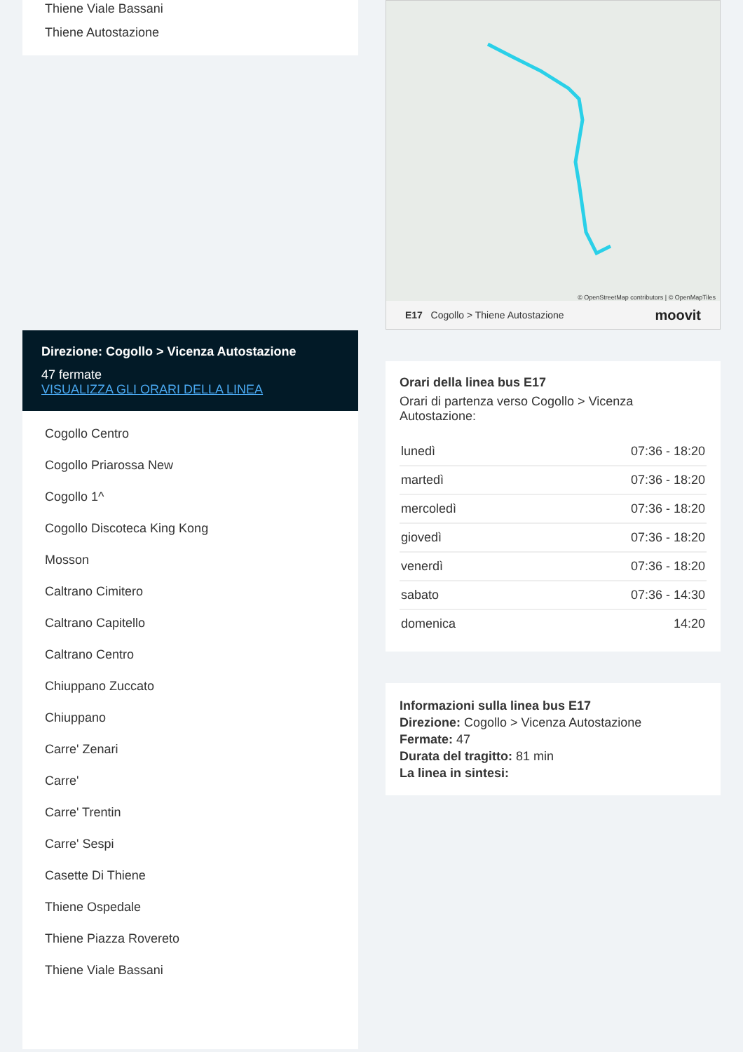Thiene Viale Bassani
Thiene Autostazione
Direzione: Cogollo > Vicenza Autostazione
47 fermate
VISUALIZZA GLI ORARI DELLA LINEA
Cogollo Centro
Cogollo Priarossa New
Cogollo 1^
Cogollo Discoteca King Kong
Mosson
Caltrano Cimitero
Caltrano Capitello
Caltrano Centro
Chiuppano Zuccato
Chiuppano
Carre' Zenari
Carre'
Carre' Trentin
Carre' Sespi
Casette Di Thiene
Thiene Ospedale
Thiene Piazza Rovereto
Thiene Viale Bassani
© OpenStreetMap contributors | © OpenMapTiles
E17 Cogollo > Thiene Autostazione moovit
Orari della linea bus E17
Orari di partenza verso Cogollo > Vicenza Autostazione:
| lunedì | 07:36 - 18:20 |
| martedì | 07:36 - 18:20 |
| mercoledì | 07:36 - 18:20 |
| giovedì | 07:36 - 18:20 |
| venerdì | 07:36 - 18:20 |
| sabato | 07:36 - 14:30 |
| domenica | 14:20 |
Informazioni sulla linea bus E17
Direzione: Cogollo > Vicenza Autostazione
Fermate: 47
Durata del tragitto: 81 min
La linea in sintesi: